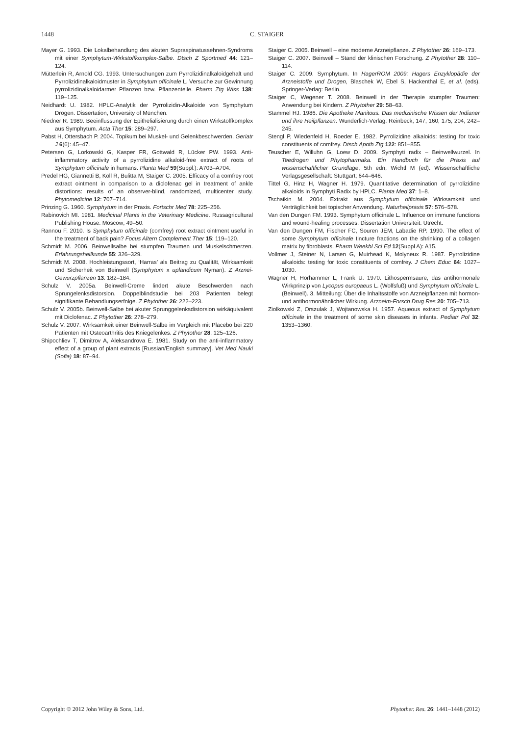1448 C. STAIGER
Mayer G. 1993. Die Lokalbehandlung des akuten Supraspinatussehnen-Syndroms mit einer Symphytum-Wirkstoffkomplex-Salbe. Dtsch Z Sportmed 44: 121–124.
Mütterlein R, Arnold CG. 1993. Untersuchungen zum Pyrrolizidinalkaloidgehalt und Pyrrolizidinalkaloidmuster in Symphytum officinale L. Versuche zur Gewinnung pyrrolizidinalkaloidarmer Pflanzen bzw. Pflanzenteile. Pharm Ztg Wiss 138: 119–125.
Neidhardt U. 1982. HPLC-Analytik der Pyrrolizidin-Alkaloide von Symphytum Drogen. Dissertation, University of München.
Niedner R. 1989. Beeinflussung der Epithelialisierung durch einen Wirkstoffkomplex aus Symphytum. Acta Ther 15: 289–297.
Pabst H, Ottersbach P. 2004. Topikum bei Muskel- und Gelenkbeschwerden. Geriatr J 6(6): 45–47.
Petersen G, Lorkowski G, Kasper FR, Gottwald R, Lücker PW. 1993. Anti-inflammatory activity of a pyrrolizidine alkaloid-free extract of roots of Symphytum officinale in humans. Planta Med 59(Suppl.): A703–A704.
Predel HG, Giannetti B, Koll R, Bulitta M, Staiger C. 2005. Efficacy of a comfrey root extract ointment in comparison to a diclofenac gel in treatment of ankle distortions: results of an observer-blind, randomized, multicenter study. Phytomedicine 12: 707–714.
Prinzing G. 1960. Symphytum in der Praxis. Fortschr Med 78: 225–256.
Rabinovich MI. 1981. Medicinal Plants in the Veterinary Medicine. Russagricultural Publishing House: Moscow; 49–50.
Rannou F. 2010. Is Symphytum officinale (comfrey) root extract ointment useful in the treatment of back pain? Focus Altern Complement Ther 15: 119–120.
Schmidt M. 2006. Beinwellsalbe bei stumpfen Traumen und Muskelschmerzen. Erfahrungsheilkunde 55: 326–329.
Schmidt M. 2008. Hochleistungssort, ‘Harras’ als Beitrag zu Qualität, Wirksamkeit und Sicherheit von Beinwell (Symphytum x uplandicum Nyman). Z Arznei- Gewürzpflanzen 13: 182–184.
Schulz V. 2005a. Beinwell-Creme lindert akute Beschwerden nach Sprungelenksdistorsion. Doppelblindstudie bei 203 Patienten belegt signifikante Behandlungserfolge. Z Phytother 26: 222–223.
Schulz V. 2005b. Beinwell-Salbe bei akuter Sprunggelenksdistorsion wirkäquivalent mit Diclofenac. Z Phytother 26: 278–279.
Schulz V. 2007. Wirksamkeit einer Beinwell-Salbe im Vergleich mit Placebo bei 220 Patienten mit Osteoarthritis des Kniegelenkes. Z Phytother 28: 125–126.
Shipochliev T, Dimitrov A, Aleksandrova E. 1981. Study on the anti-inflammatory effect of a group of plant extracts [Russian/English summary]. Vet Med Nauki (Sofia) 18: 87–94.
Staiger C. 2005. Beinwell – eine moderne Arzneipflanze. Z Phytother 26: 169–173.
Staiger C. 2007. Beinwell – Stand der klinischen Forschung. Z Phytother 28: 110–114.
Staiger C. 2009. Symphytum. In HagerROM 2009: Hagers Enzyklopädie der Arzneistoffe und Drogen, Blaschek W, Ebel S, Hackenthal E, et al. (eds). Springer-Verlag: Berlin.
Staiger C, Wegener T. 2008. Beinwell in der Therapie stumpfer Traumen: Anwendung bei Kindern. Z Phytother 29: 58–63.
Stammel HJ. 1986. Die Apotheke Manitous. Das medizinische Wissen der Indianer und ihre Heilpflanzen. Wunderlich-Verlag: Reinbeck; 147, 160, 175, 204, 242–245.
Stengl P, Wiedenfeld H, Roeder E. 1982. Pyrrolizidine alkaloids: testing for toxic constituents of comfrey. Dtsch Apoth Ztg 122: 851–855.
Teuscher E, Willuhn G, Loew D. 2009. Symphyti radix – Beinwellwurzel. In Teedrogen und Phytopharmaka. Ein Handbuch für die Praxis auf wissenschaftlicher Grundlage, 5th edn, Wichtl M (ed). Wissenschaftliche Verlagsgesellschaft: Stuttgart; 644–646.
Tittel G, Hinz H, Wagner H. 1979. Quantitative determination of pyrrolizidine alkaloids in Symphyti Radix by HPLC. Planta Med 37: 1–8.
Tschaikin M. 2004. Extrakt aus Symphytum officinale Wirksamkeit und Verträglichkeit bei topischer Anwendung. Naturheilpraxis 57: 576–578.
Van den Dungen FM. 1993. Symphytum officinale L. Influence on immune functions and wound-healing processes. Dissertation Universiteit: Utrecht.
Van den Dungen FM, Fischer FC, Souren JEM, Labadie RP. 1990. The effect of some Symphytum officinale tincture fractions on the shrinking of a collagen matrix by fibroblasts. Pharm Weekbl Sci Ed 12(Suppl A): A15.
Vollmer J, Steiner N, Larsen G, Muirhead K, Molyneux R. 1987. Pyrrolizidine alkaloids: testing for toxic constituents of comfrey. J Chem Educ 64: 1027–1030.
Wagner H, Hörhammer L, Frank U. 1970. Lithospermsäure, das antihormonale Wirkprinzip von Lycopus europaeus L. (Wolfsfuß) und Symphytum officinale L. (Beinwell). 3. Mitteilung: Über die Inhaltsstoffe von Arzneipflanzen mit hormon- und antihormonähnlicher Wirkung. Arzneim-Forsch Drug Res 20: 705–713.
Ziolkowski Z, Orszulak J, Wojtanowska H. 1957. Aqueous extract of Symphytum officinale in the treatment of some skin diseases in infants. Pediatr Pol 32: 1353–1360.
Copyright © 2012 John Wiley & Sons, Ltd. Phytother. Res. 26: 1441–1448 (2012)